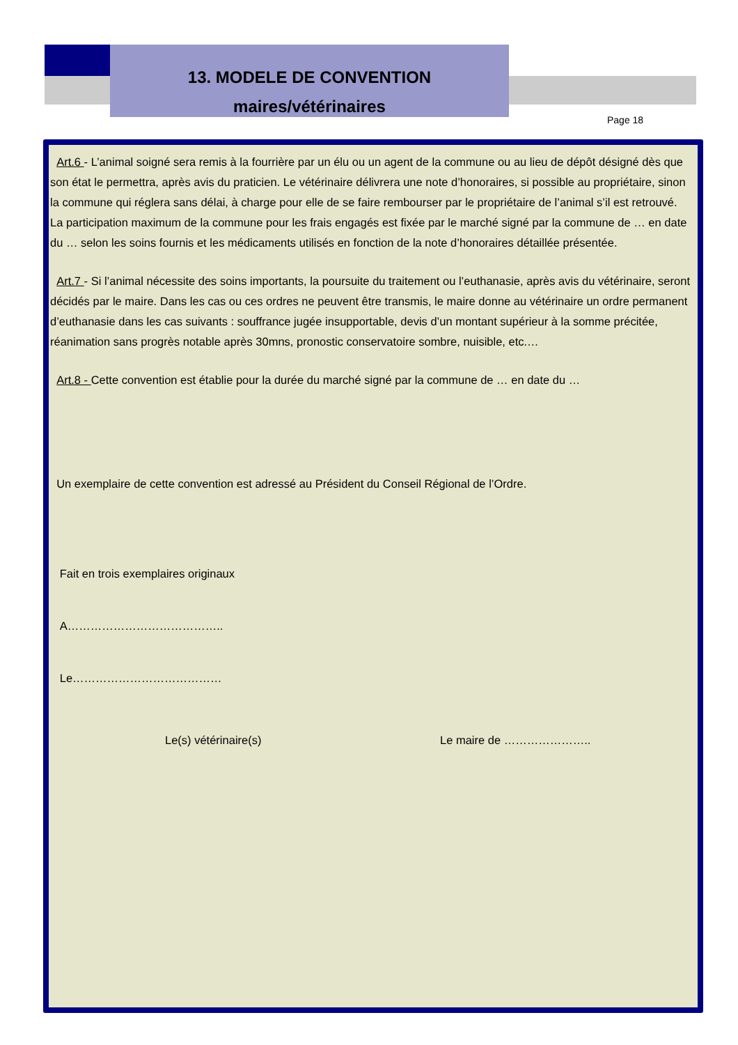13. MODELE DE CONVENTION
maires/vétérinaires
Page 18
Art.6 - L’animal soigné sera remis à la fourrière par un élu ou un agent de la commune ou au lieu de dépôt désigné dès que son état le permettra, après avis du praticien. Le vétérinaire délivrera une note d’honoraires, si possible au propriétaire, sinon la commune qui réglera sans délai, à charge pour elle de se faire rembourser par le propriétaire de l’animal s’il est retrouvé.
La participation maximum de la commune pour les frais engagés est fixée par le marché signé par la commune de … en date du … selon les soins fournis et les médicaments utilisés en fonction de la note d’honoraires détaillée présentée.
Art.7 - Si l’animal nécessite des soins importants, la poursuite du traitement ou l’euthanasie, après avis du vétérinaire, seront décidés par le maire. Dans les cas ou ces ordres ne peuvent être transmis, le maire donne au vétérinaire un ordre permanent d’euthanasie dans les cas suivants : souffrance jugée insupportable, devis d’un montant supérieur à la somme précitée, réanimation sans progrès notable après 30mns, pronostic conservatoire sombre, nuisible, etc.…
Art.8 - Cette convention est établie pour la durée du marché signé par la commune de … en date du …
Un exemplaire de cette convention est adressé au Président du Conseil Régional de l’Ordre.
Fait en trois exemplaires originaux
A…………………………………..
Le…………………………………
Le(s) vétérinaire(s) Le maire de …………………..